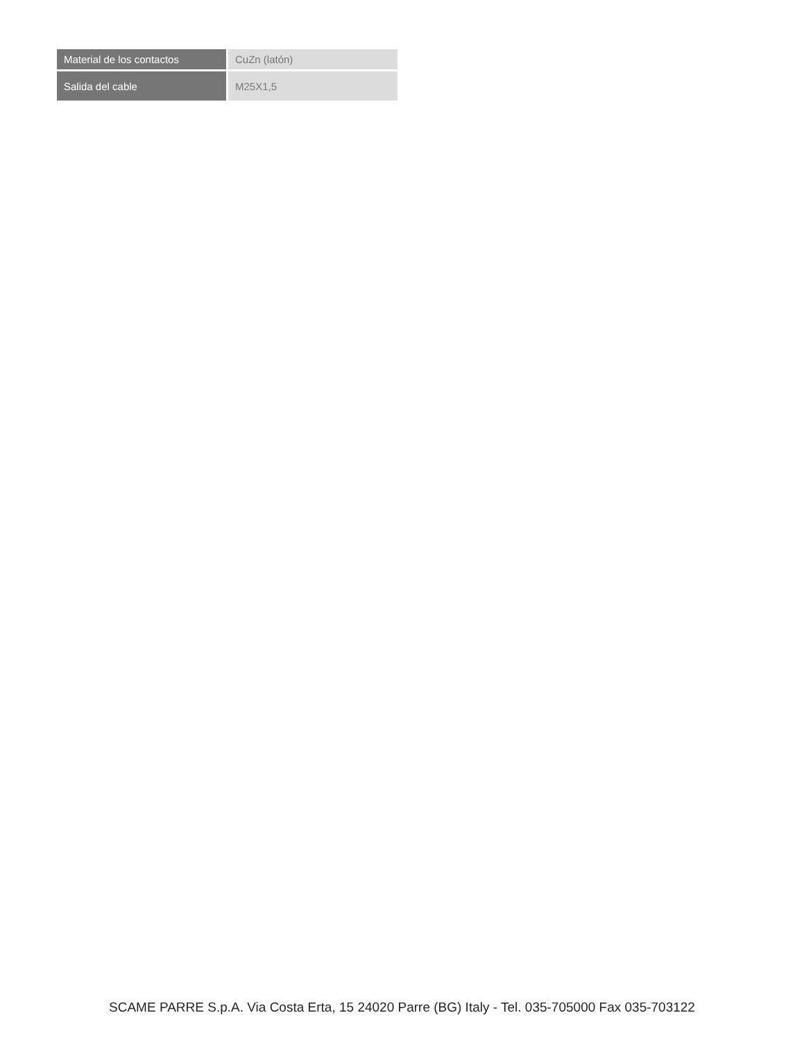| Material de los contactos | CuZn (latón) |
| Salida del cable | M25X1,5 |
SCAME PARRE S.p.A. Via Costa Erta, 15 24020 Parre (BG) Italy - Tel. 035-705000 Fax 035-703122